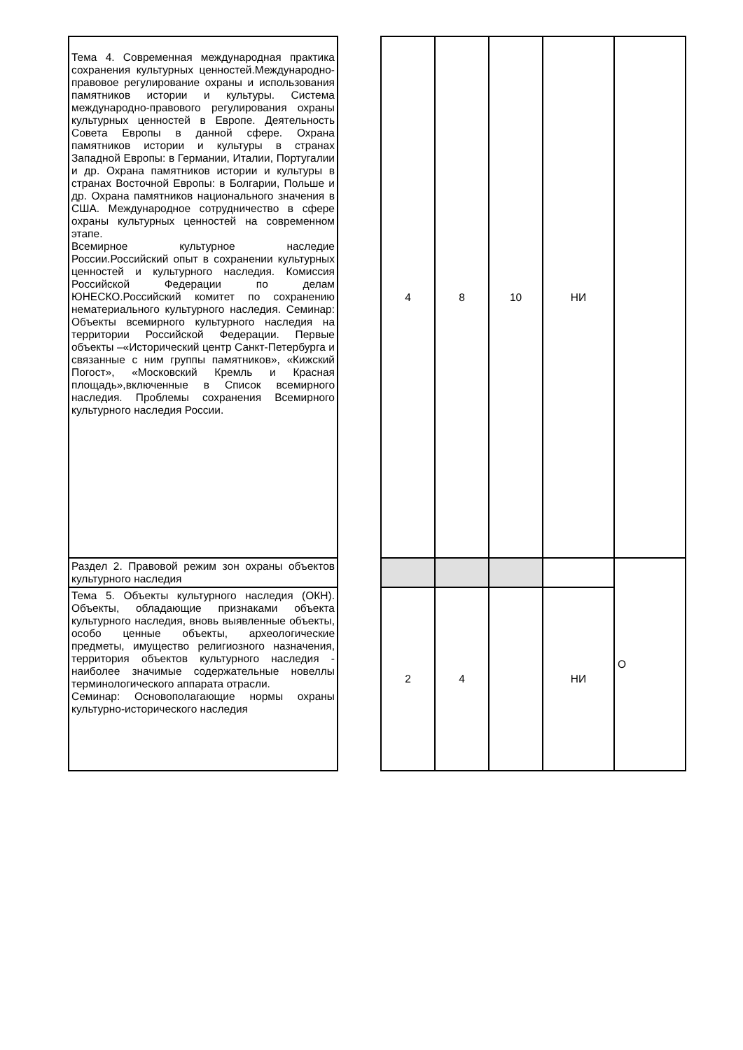| Тема 4. Современная международная практика сохранения культурных ценностей.Международно-правовое регулирование охраны и использования памятников истории и культуры. Система международно-правового регулирования охраны культурных ценностей в Европе. Деятельность Совета Европы в данной сфере. Охрана памятников истории и культуры в странах Западной Европы: в Германии, Италии, Португалии и др. Охрана памятников истории и культуры в странах Восточной Европы: в Болгарии, Польше и др. Охрана памятников национального значения в США. Международное сотрудничество в сфере охраны культурных ценностей на современном этапе. Всемирное культурное наследие России.Российский опыт в сохранении культурных ценностей и культурного наследия. Комиссия Российской Федерации по делам ЮНЕСКО.Российский комитет по сохранению нематериального культурного наследия. Семинар: Объекты всемирного культурного наследия на территории Российской Федерации. Первые объекты –«Исторический центр Санкт-Петербурга и связанные с ним группы памятников», «Кижский Погост», «Московский Кремль и Красная площадь»,включенные в Список всемирного наследия. Проблемы сохранения Всемирного культурного наследия России. | | 4 | 8 | 10 | НИ | |
| Раздел 2. Правовой режим зон охраны объектов культурного наследия | | | | | | О |
| Тема 5. Объекты культурного наследия (ОКН). Объекты, обладающие признаками объекта культурного наследия, вновь выявленные объекты, особо ценные объекты, археологические предметы, имущество религиозного назначения, территория объектов культурного наследия - наиболее значимые содержательные новеллы терминологического аппарата отрасли. Семинар: Основополагающие нормы охраны культурно-исторического наследия | | 2 | 4 | | НИ | |